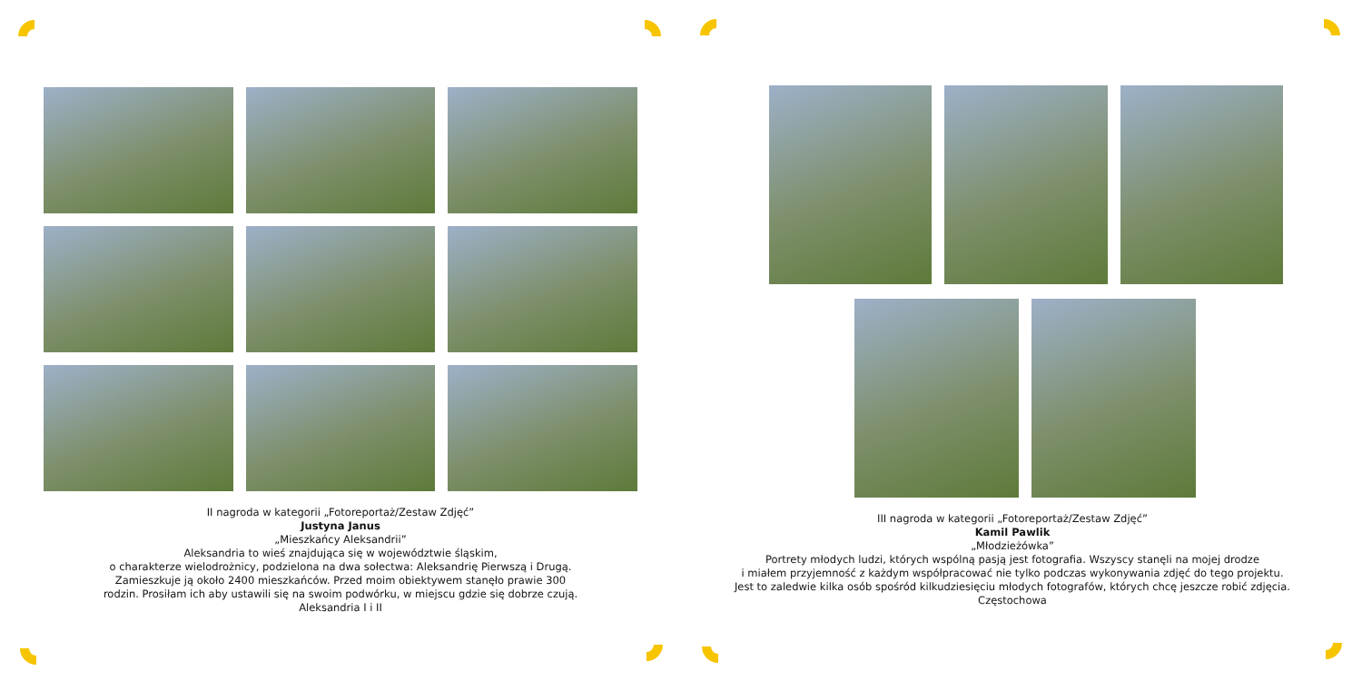II nagroda w kategorii „Fotoreportaż/Zestaw Zdjęć”
Justyna Janus
„Mieszkańcy Aleksandrii”
Aleksandria to wieś znajdująca się w województwie śląskim,
o charakterze wielodrożnicy, podzielona na dwa sołectwa: Aleksandrię Pierwszą i Drugą.
Zamieszkuje ją około 2400 mieszkańców. Przed moim obiektywem stanęło prawie 300
rodzin. Prosiłam ich aby ustawili się na swoim podwórku, w miejscu gdzie się dobrze czują.
Aleksandria I i II
III nagroda w kategorii „Fotoreportaż/Zestaw Zdjęć”
Kamil Pawlik
„Młodzieżówka”
Portrety młodych ludzi, których wspólną pasją jest fotografia. Wszyscy stanęli na mojej drodze
i miałem przyjemność z każdym współpracować nie tylko podczas wykonywania zdjęć do tego projektu.
Jest to zaledwie kilka osób spośród kilkudziesięciu młodych fotografów, których chcę jeszcze robić zdjęcia.
Częstochowa